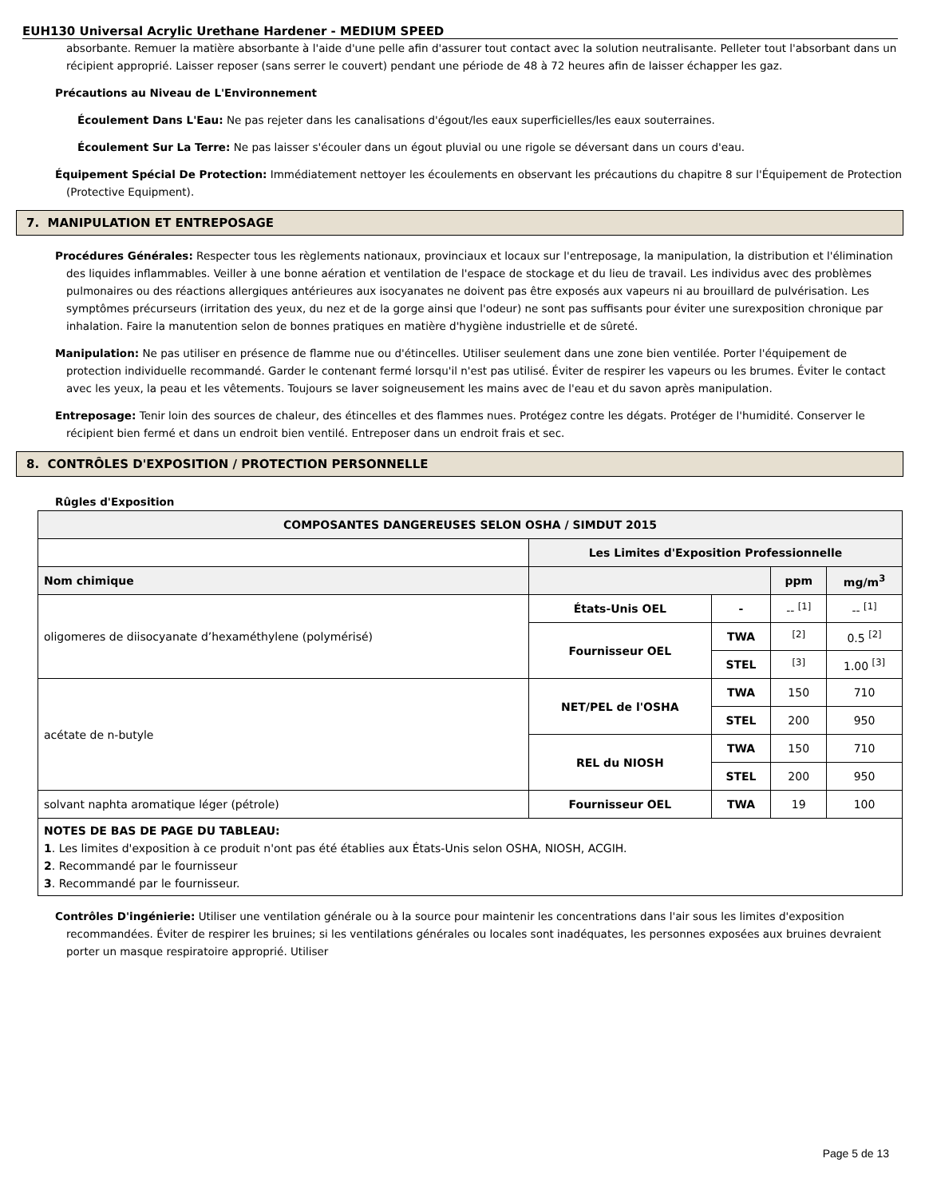EUH130 Universal Acrylic Urethane Hardener - MEDIUM SPEED
absorbante. Remuer la matière absorbante à l'aide d'une pelle afin d'assurer tout contact avec la solution neutralisante. Pelleter tout l'absorbant dans un récipient approprié. Laisser reposer (sans serrer le couvert) pendant une période de 48 à 72 heures afin de laisser échapper les gaz.
Précautions au Niveau de L'Environnement
Écoulement Dans L'Eau: Ne pas rejeter dans les canalisations d'égout/les eaux superficielles/les eaux souterraines.
Écoulement Sur La Terre: Ne pas laisser s'écouler dans un égout pluvial ou une rigole se déversant dans un cours d'eau.
Équipement Spécial De Protection: Immédiatement nettoyer les écoulements en observant les précautions du chapitre 8 sur l'Équipement de Protection (Protective Equipment).
7. MANIPULATION ET ENTREPOSAGE
Procédures Générales: Respecter tous les règlements nationaux, provinciaux et locaux sur l'entreposage, la manipulation, la distribution et l'élimination des liquides inflammables. Veiller à une bonne aération et ventilation de l'espace de stockage et du lieu de travail. Les individus avec des problèmes pulmonaires ou des réactions allergiques antérieures aux isocyanates ne doivent pas être exposés aux vapeurs ni au brouillard de pulvérisation. Les symptômes précurseurs (irritation des yeux, du nez et de la gorge ainsi que l'odeur) ne sont pas suffisants pour éviter une surexposition chronique par inhalation. Faire la manutention selon de bonnes pratiques en matière d'hygiène industrielle et de sûreté.
Manipulation: Ne pas utiliser en présence de flamme nue ou d'étincelles. Utiliser seulement dans une zone bien ventilée. Porter l'équipement de protection individuelle recommandé. Garder le contenant fermé lorsqu'il n'est pas utilisé. Éviter de respirer les vapeurs ou les brumes. Éviter le contact avec les yeux, la peau et les vêtements. Toujours se laver soigneusement les mains avec de l'eau et du savon après manipulation.
Entreposage: Tenir loin des sources de chaleur, des étincelles et des flammes nues. Protégez contre les dégats. Protéger de l'humidité. Conserver le récipient bien fermé et dans un endroit bien ventilé. Entreposer dans un endroit frais et sec.
8. CONTRÔLES D'EXPOSITION / PROTECTION PERSONNELLE
Rûgles d'Exposition
| COMPOSANTES DANGEREUSES SELON OSHA / SIMDUT 2015 | | | | |
| --- | --- | --- | --- | --- |
| | Les Limites d'Exposition Professionnelle | | | |
| Nom chimique | | | ppm | mg/m<sup>3</sup> |
| oligomeres de diisocyanate d’hexaméthylene (polymérisé) | États-Unis OEL | - | -- <sup>[1]</sup> | -- <sup>[1]</sup> |
| | Fournisseur OEL | TWA | <sup>[2]</sup> | 0.5 <sup>[2]</sup> |
| | | STEL | <sup>[3]</sup> | 1.00 <sup>[3]</sup> |
| acétate de n-butyle | NET/PEL de l'OSHA | TWA | 150 | 710 |
| | | STEL | 200 | 950 |
| | REL du NIOSH | TWA | 150 | 710 |
| | | STEL | 200 | 950 |
| solvant naphta aromatique léger (pétrole) | Fournisseur OEL | TWA | 19 | 100 |
| NOTES DE BAS DE PAGE DU TABLEAU: 1 . Les limites d'exposition à ce produit n'ont pas été établies aux États-Unis selon OSHA, NIOSH, ACGIH. 2 . Recommandé par le fournisseur 3 . Recommandé par le fournisseur. | | | | |
Contrôles D'ingénierie: Utiliser une ventilation générale ou à la source pour maintenir les concentrations dans l'air sous les limites d'exposition recommandées. Éviter de respirer les bruines; si les ventilations générales ou locales sont inadéquates, les personnes exposées aux bruines devraient porter un masque respiratoire approprié. Utiliser
Page 5 de 13